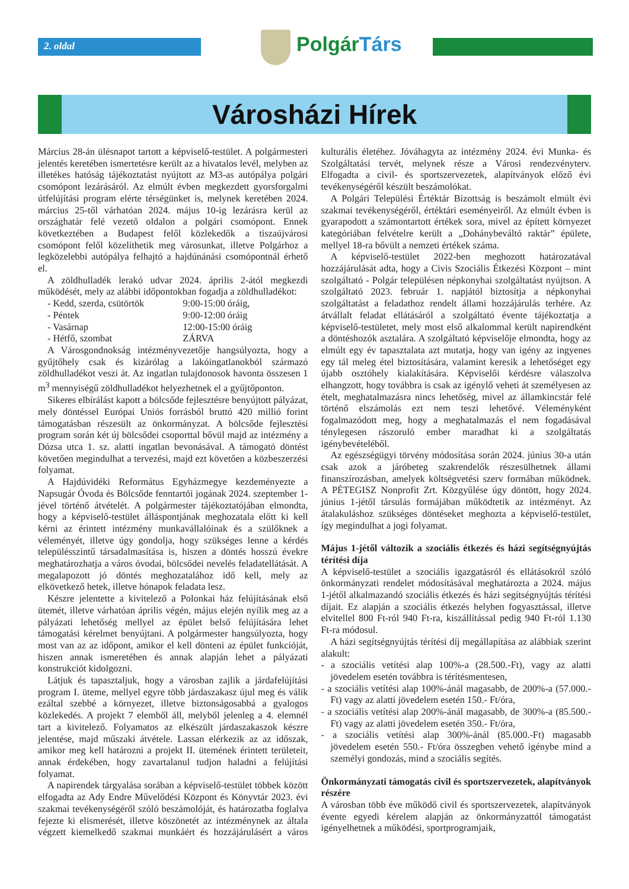2. oldal PolgárTárs
Városházi Hírek
Március 28-án ülésnapot tartott a képviselő-testület. A polgármesteri jelentés keretében ismertetésre került az a hivatalos levél, melyben az illetékes hatóság tájékoztatást nyújtott az M3-as autópálya polgári csomópont lezárásáról. Az elmúlt évben megkezdett gyorsforgalmi útfelújítási program elérte térségünket is, melynek keretében 2024. március 25-től várhatóan 2024. május 10-ig lezárásra kerül az országhatár felé vezető oldalon a polgári csomópont. Ennek következtében a Budapest felől közlekedők a tiszaújvárosi csomópont felől közelíthetik meg városunkat, illetve Polgárhoz a legközelebbi autópálya felhajtó a hajdúnánási csomópontnál érhető el.
A zöldhulladék lerakó udvar 2024. április 2-ától megkezdi működését, mely az alábbi időpontokban fogadja a zöldhulladékot:
| - Kedd, szerda, csütörtök | 9:00-15:00 óráig, |
| - Péntek | 9:00-12:00 óráig |
| - Vasárnap | 12:00-15:00 óráig |
| - Hétfő, szombat | ZÁRVA |
A Városgondnokság intézményvezetője hangsúlyozta, hogy a gyűjtőhely csak és kizárólag a lakóingatlanokból származó zöldhulladékot veszi át. Az ingatlan tulajdonosok havonta összesen 1 m<sup>3</sup> mennyiségű zöldhulladékot helyezhetnek el a gyűjtőponton.
Sikeres elbírálást kapott a bölcsőde fejlesztésre benyújtott pályázat, mely döntéssel Európai Uniós forrásból bruttó 420 millió forint támogatásban részesült az önkormányzat. A bölcsőde fejlesztési program során két új bölcsődei csoporttal bővül majd az intézmény a Dózsa utca 1. sz. alatti ingatlan bevonásával. A támogató döntést követően megindulhat a tervezési, majd ezt követően a közbeszerzési folyamat.
A Hajdúvidéki Református Egyházmegye kezdeményezte a Napsugár Óvoda és Bölcsőde fenntartói jogának 2024. szeptember 1-jével történő átvételét. A polgármester tájékoztatójában elmondta, hogy a képviselő-testület álláspontjának meghozatala előtt ki kell kérni az érintett intézmény munkavállalóinak és a szülőknek a véleményét, illetve úgy gondolja, hogy szükséges lenne a kérdés településszintű társadalmasítása is, hiszen a döntés hosszú évekre meghatározhatja a város óvodai, bölcsődei nevelés feladatellátását. A megalapozott jó döntés meghozatalához idő kell, mely az elkövetkező hetek, illetve hónapok feladata lesz.
Készre jelentette a kivitelező a Polonkai ház felújításának első ütemét, illetve várhatóan április végén, május elején nyílik meg az a pályázati lehetőség mellyel az épület belső felújítására lehet támogatási kérelmet benyújtani. A polgármester hangsúlyozta, hogy most van az az időpont, amikor el kell dönteni az épület funkcióját, hiszen annak ismeretében és annak alapján lehet a pályázati konstrukciót kidolgozni.
Látjuk és tapasztaljuk, hogy a városban zajlik a járdafelújítási program I. üteme, mellyel egyre több járdaszakasz újul meg és válik ezáltal szebbé a környezet, illetve biztonságosabbá a gyalogos közlekedés. A projekt 7 elemből áll, melyből jelenleg a 4. elemnél tart a kivitelező. Folyamatos az elkészült járdaszakaszok készre jelentése, majd műszaki átvétele. Lassan elérkezik az az időszak, amikor meg kell határozni a projekt II. ütemének érintett területeit, annak érdekében, hogy zavartalanul tudjon haladni a felújítási folyamat.
A napirendek tárgyalása sorában a képviselő-testület többek között elfogadta az Ady Endre Művelődési Központ és Könyvtár 2023. évi szakmai tevékenységéről szóló beszámolóját, és határozatba foglalva fejezte ki elismerését, illetve köszönetét az intézménynek az általa végzett kiemelkedő szakmai munkáért és hozzájárulásért a város kulturális életéhez. Jóváhagyta az intézmény 2024. évi Munka- és Szolgáltatási tervét, melynek része a Városi rendezvényterv. Elfogadta a civil- és sportszervezetek, alapítványok előző évi tevékenységéről készült beszámolókat.
A Polgári Települési Értéktár Bizottság is beszámolt elmúlt évi szakmai tevékenységéről, értéktári eseményeiről. Az elmúlt évben is gyarapodott a számontartott értékek sora, mivel az épített környezet kategóriában felvételre került a „Dohánybeváltó raktár” épülete, mellyel 18-ra bővült a nemzeti értékek száma.
A képviselő-testület 2022-ben meghozott határozatával hozzájárulását adta, hogy a Civis Szociális Étkezési Központ – mint szolgáltató - Polgár településen népkonyhai szolgáltatást nyújtson. A szolgáltató 2023. február 1. napjától biztosítja a népkonyhai szolgáltatást a feladathoz rendelt állami hozzájárulás terhére. Az átvállalt feladat ellátásáról a szolgáltató évente tájékoztatja a képviselő-testületet, mely most első alkalommal került napirendként a döntéshozók asztalára. A szolgáltató képviselője elmondta, hogy az elmúlt egy év tapasztalata azt mutatja, hogy van igény az ingyenes egy tál meleg étel biztosítására, valamint keresik a lehetőséget egy újabb osztóhely kialakítására. Képviselői kérdésre válaszolva elhangzott, hogy továbbra is csak az igénylő veheti át személyesen az ételt, meghatalmazásra nincs lehetőség, mivel az államkincstár felé történő elszámolás ezt nem teszi lehetővé. Véleményként fogalmazódott meg, hogy a meghatalmazás el nem fogadásával ténylegesen rászoruló ember maradhat ki a szolgáltatás igénybevételéből.
Az egészségügyi törvény módosítása során 2024. június 30-a után csak azok a járóbeteg szakrendelők részesülhetnek állami finanszírozásban, amelyek költségvetési szerv formában működnek. A PÉTEGISZ Nonprofit Zrt. Közgyűlése úgy döntött, hogy 2024. június 1-jétől társulás formájában működtetik az intézményt. Az átalakuláshoz szükséges döntéseket meghozta a képviselő-testület, így megindulhat a jogi folyamat.
Május 1-jétől változik a szociális étkezés és házi segítségnyújtás térítési díja
A képviselő-testület a szociális igazgatásról és ellátásokról szóló önkormányzati rendelet módosításával meghatározta a 2024. május 1-jétől alkalmazandó szociális étkezés és házi segítségnyújtás térítési díjait. Ez alapján a szociális étkezés helyben fogyasztással, illetve elvitellel 800 Ft-ról 940 Ft-ra, kiszállítással pedig 940 Ft-ról 1.130 Ft-ra módosul.
A házi segítségnyújtás térítési díj megállapítása az alábbiak szerint alakult:
- a szociális vetítési alap 100%-a (28.500.-Ft), vagy az alatti jövedelem esetén továbbra is térítésmentesen,
- a szociális vetítési alap 100%-ánál magasabb, de 200%-a (57.000.-Ft) vagy az alatti jövedelem esetén 150.- Ft/óra,
- a szociális vetítési alap 200%-ánál magasabb, de 300%-a (85.500.-Ft) vagy az alatti jövedelem esetén 350.- Ft/óra,
- a szociális vetítési alap 300%-ánál (85.000.-Ft) magasabb jövedelem esetén 550.- Ft/óra összegben vehető igénybe mind a személyi gondozás, mind a szociális segítés.
Önkormányzati támogatás civil és sportszervezetek, alapítványok részére
A városban több éve működő civil és sportszervezetek, alapítványok évente egyedi kérelem alapján az önkormányzattól támogatást igényelhetnek a működési, sportprogramjaik,